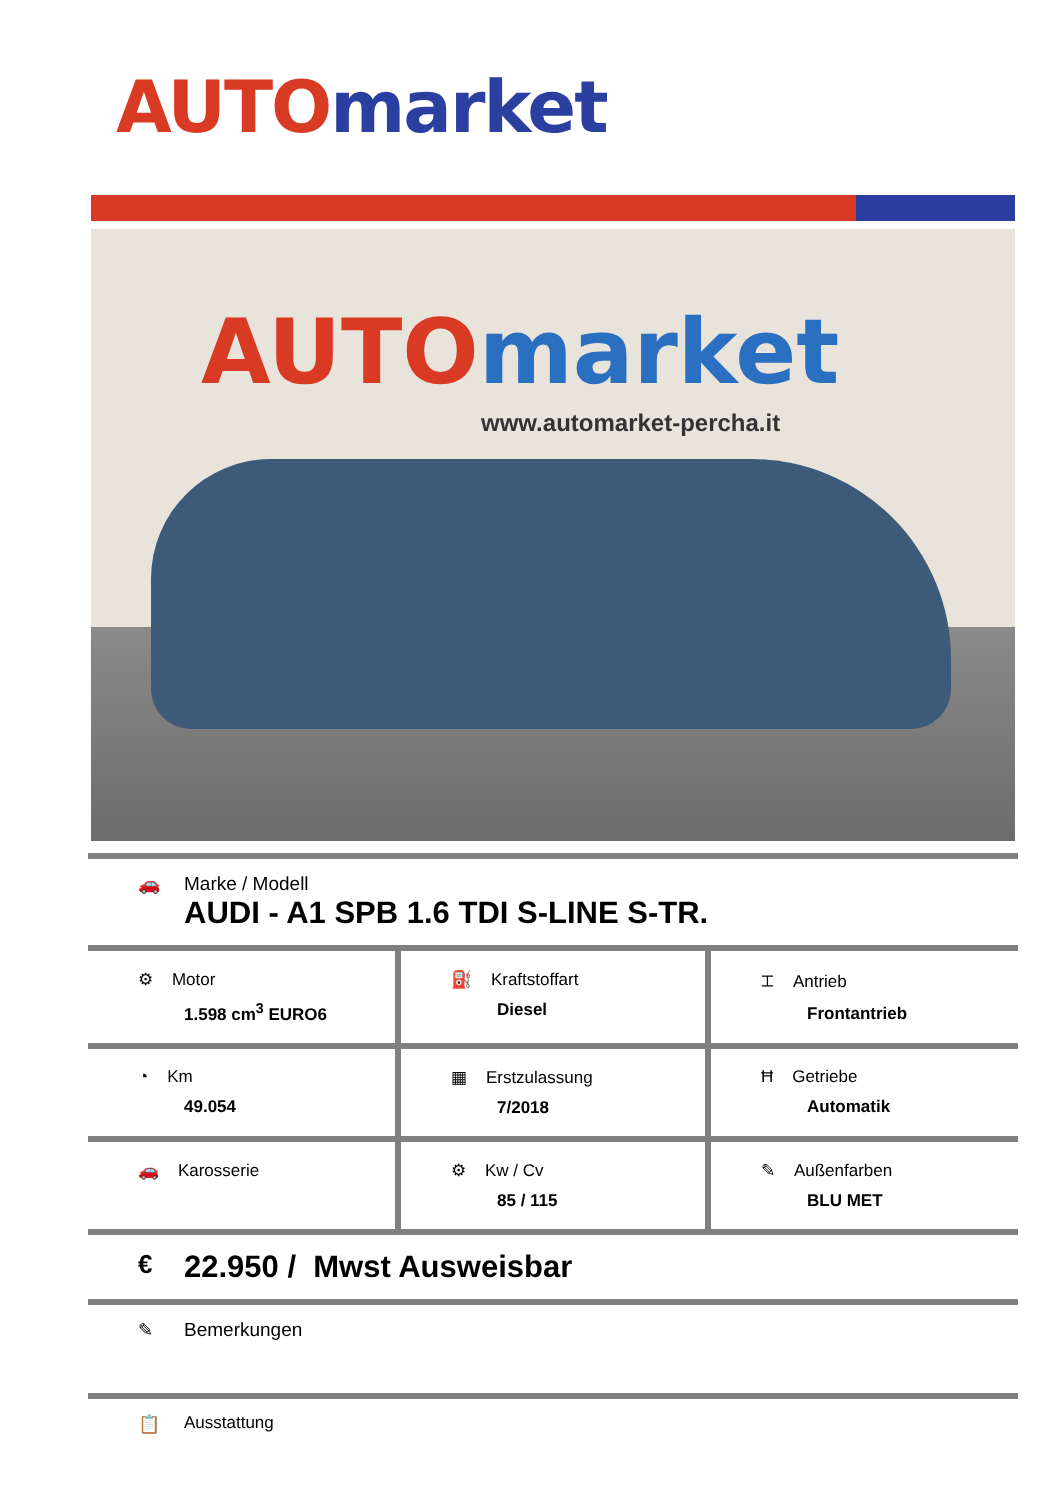AUTO market
AUTO market
www.automarket-percha.it
🚗 Marke / Modell
AUDI - A1 SPB 1.6 TDI S-LINE S-TR.
| ⚙ Motor 1.598 cm<sup>3</sup> EURO6 | ⛽ Kraftstoffart Diesel | ⌶ Antrieb Frontantrieb |
| ◔ Km 49.054 | ▦ Erstzulassung 7/2018 | Ħ Getriebe Automatik |
| 🚗 Karosserie | ⚙ Kw / Cv 85 / 115 | ✎ Außenfarben BLU MET |
€
22.950 / Mwst Ausweisbar
✎ Bemerkungen
📋 Ausstattung